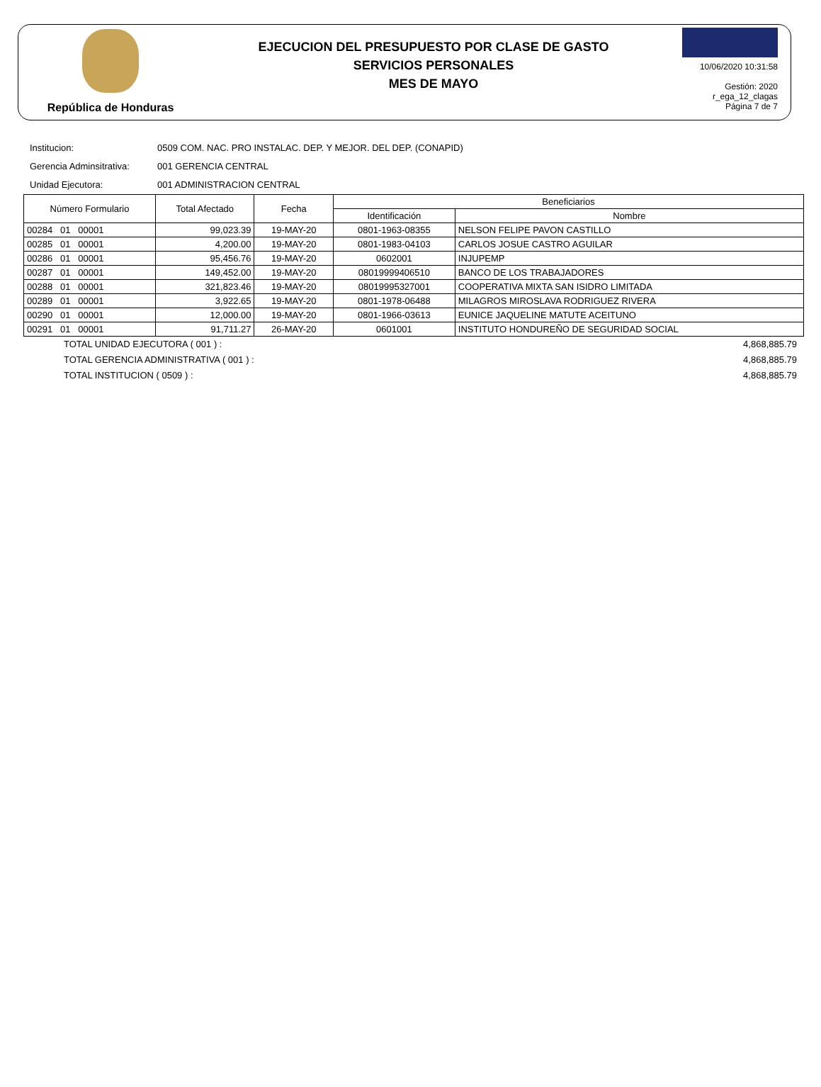República de Honduras
EJECUCION DEL PRESUPUESTO POR CLASE DE GASTO
SERVICIOS PERSONALES
MES DE MAYO
10/06/2020 10:31:58
Gestión: 2020
r_ega_12_clagas
Página 7 de 7
Institucion: 0509 COM. NAC. PRO INSTALAC. DEP. Y MEJOR. DEL DEP. (CONAPID)
Gerencia Adminsitrativa: 001 GERENCIA CENTRAL
Unidad Ejecutora: 001 ADMINISTRACION CENTRAL
| Número Formulario | Total Afectado | Fecha | Beneficiarios | |
| --- | --- | --- | --- | --- |
| | | | Identificación | Nombre |
| 00284 01 00001 | 99,023.39 | 19-MAY-20 | 0801-1963-08355 | NELSON FELIPE PAVON CASTILLO |
| 00285 01 00001 | 4,200.00 | 19-MAY-20 | 0801-1983-04103 | CARLOS JOSUE CASTRO AGUILAR |
| 00286 01 00001 | 95,456.76 | 19-MAY-20 | 0602001 | INJUPEMP |
| 00287 01 00001 | 149,452.00 | 19-MAY-20 | 08019999406510 | BANCO DE LOS TRABAJADORES |
| 00288 01 00001 | 321,823.46 | 19-MAY-20 | 08019995327001 | COOPERATIVA MIXTA SAN ISIDRO LIMITADA |
| 00289 01 00001 | 3,922.65 | 19-MAY-20 | 0801-1978-06488 | MILAGROS MIROSLAVA RODRIGUEZ RIVERA |
| 00290 01 00001 | 12,000.00 | 19-MAY-20 | 0801-1966-03613 | EUNICE JAQUELINE MATUTE ACEITUNO |
| 00291 01 00001 | 91,711.27 | 26-MAY-20 | 0601001 | INSTITUTO HONDUREÑO DE SEGURIDAD SOCIAL |
TOTAL UNIDAD EJECUTORA ( 001 ) : 4,868,885.79
TOTAL GERENCIA ADMINISTRATIVA ( 001 ) : 4,868,885.79
TOTAL INSTITUCION ( 0509 ) : 4,868,885.79